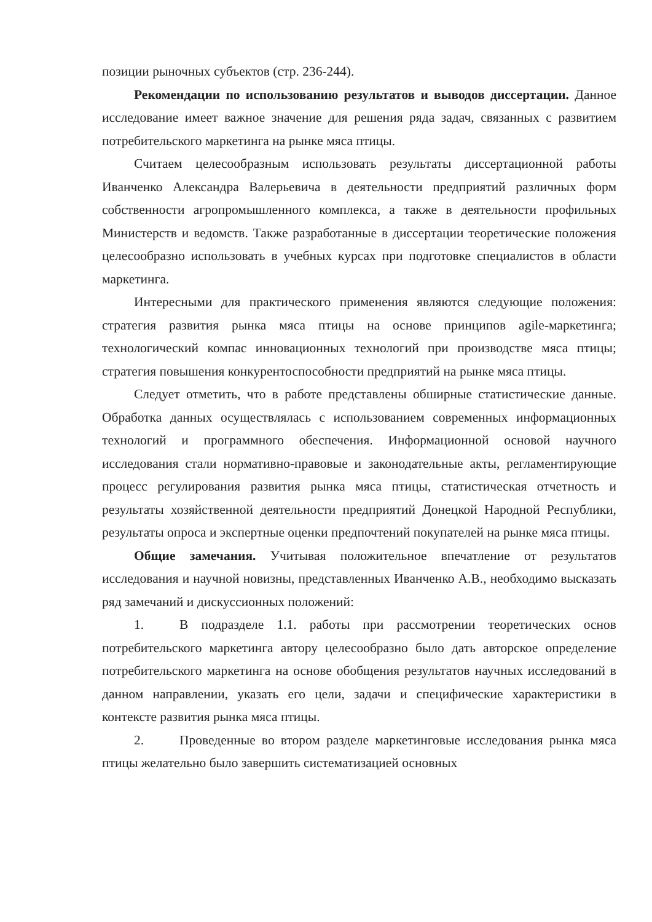позиции рыночных субъектов (стр. 236-244).
Рекомендации по использованию результатов и выводов диссертации. Данное исследование имеет важное значение для решения ряда задач, связанных с развитием потребительского маркетинга на рынке мяса птицы.
Считаем целесообразным использовать результаты диссертационной работы Иванченко Александра Валерьевича в деятельности предприятий различных форм собственности агропромышленного комплекса, а также в деятельности профильных Министерств и ведомств. Также разработанные в диссертации теоретические положения целесообразно использовать в учебных курсах при подготовке специалистов в области маркетинга.
Интересными для практического применения являются следующие положения: стратегия развития рынка мяса птицы на основе принципов agile-маркетинга; технологический компас инновационных технологий при производстве мяса птицы; стратегия повышения конкурентоспособности предприятий на рынке мяса птицы.
Следует отметить, что в работе представлены обширные статистические данные. Обработка данных осуществлялась с использованием современных информационных технологий и программного обеспечения. Информационной основой научного исследования стали нормативно-правовые и законодательные акты, регламентирующие процесс регулирования развития рынка мяса птицы, статистическая отчетность и результаты хозяйственной деятельности предприятий Донецкой Народной Республики, результаты опроса и экспертные оценки предпочтений покупателей на рынке мяса птицы.
Общие замечания. Учитывая положительное впечатление от результатов исследования и научной новизны, представленных Иванченко А.В., необходимо высказать ряд замечаний и дискуссионных положений:
1. В подразделе 1.1. работы при рассмотрении теоретических основ потребительского маркетинга автору целесообразно было дать авторское определение потребительского маркетинга на основе обобщения результатов научных исследований в данном направлении, указать его цели, задачи и специфические характеристики в контексте развития рынка мяса птицы.
2. Проведенные во втором разделе маркетинговые исследования рынка мяса птицы желательно было завершить систематизацией основных